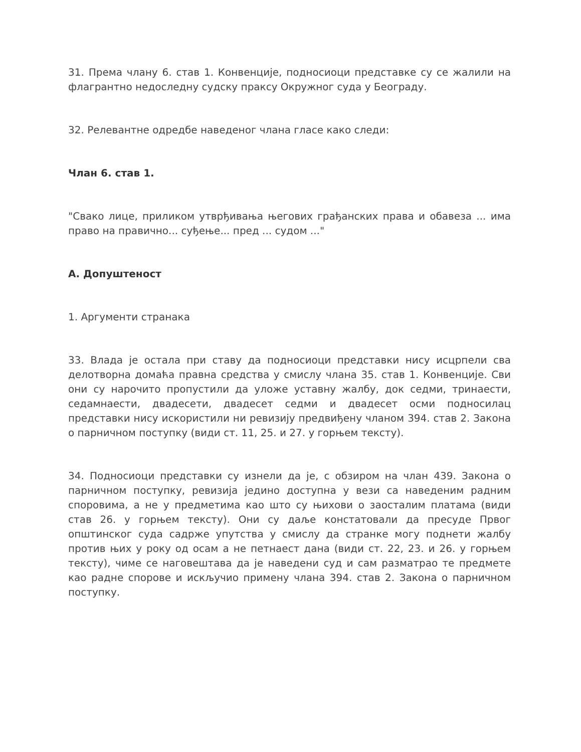31. Према члану 6. став 1. Конвенције, подносиоци представке су се жалили на флагрантно недоследну судску праксу Окружног суда у Београду.
32. Релевантне одредбе наведеног члана гласе како следи:
Члан 6. став 1.
"Свако лице, приликом утврђивања његових грађанских права и обавеза ... има право на правично... суђење... пред ... судом ..."
А. Допуштеност
1. Аргументи странака
33. Влада је остала при ставу да подносиоци представки нису исцрпели сва делотворна домаћа правна средства у смислу члана 35. став 1. Конвенције. Сви они су нарочито пропустили да уложе уставну жалбу, док седми, тринаести, седамнаести, двадесети, двадесет седми и двадесет осми подносилац представки нису искористили ни ревизију предвиђену чланом 394. став 2. Закона о парничном поступку (види ст. 11, 25. и 27. у горњем тексту).
34. Подносиоци представки су изнели да је, с обзиром на члан 439. Закона о парничном поступку, ревизија једино доступна у вези са наведеним радним споровима, а не у предметима као што су њихови о заосталим платама (види став 26. у горњем тексту). Они су даље констатовали да пресуде Првог општинског суда садрже упутства у смислу да странке могу поднети жалбу против њих у року од осам а не петнаест дана (види ст. 22, 23. и 26. у горњем тексту), чиме се наговештава да је наведени суд и сам разматрао те предмете као радне спорове и искључио примену члана 394. став 2. Закона о парничном поступку.